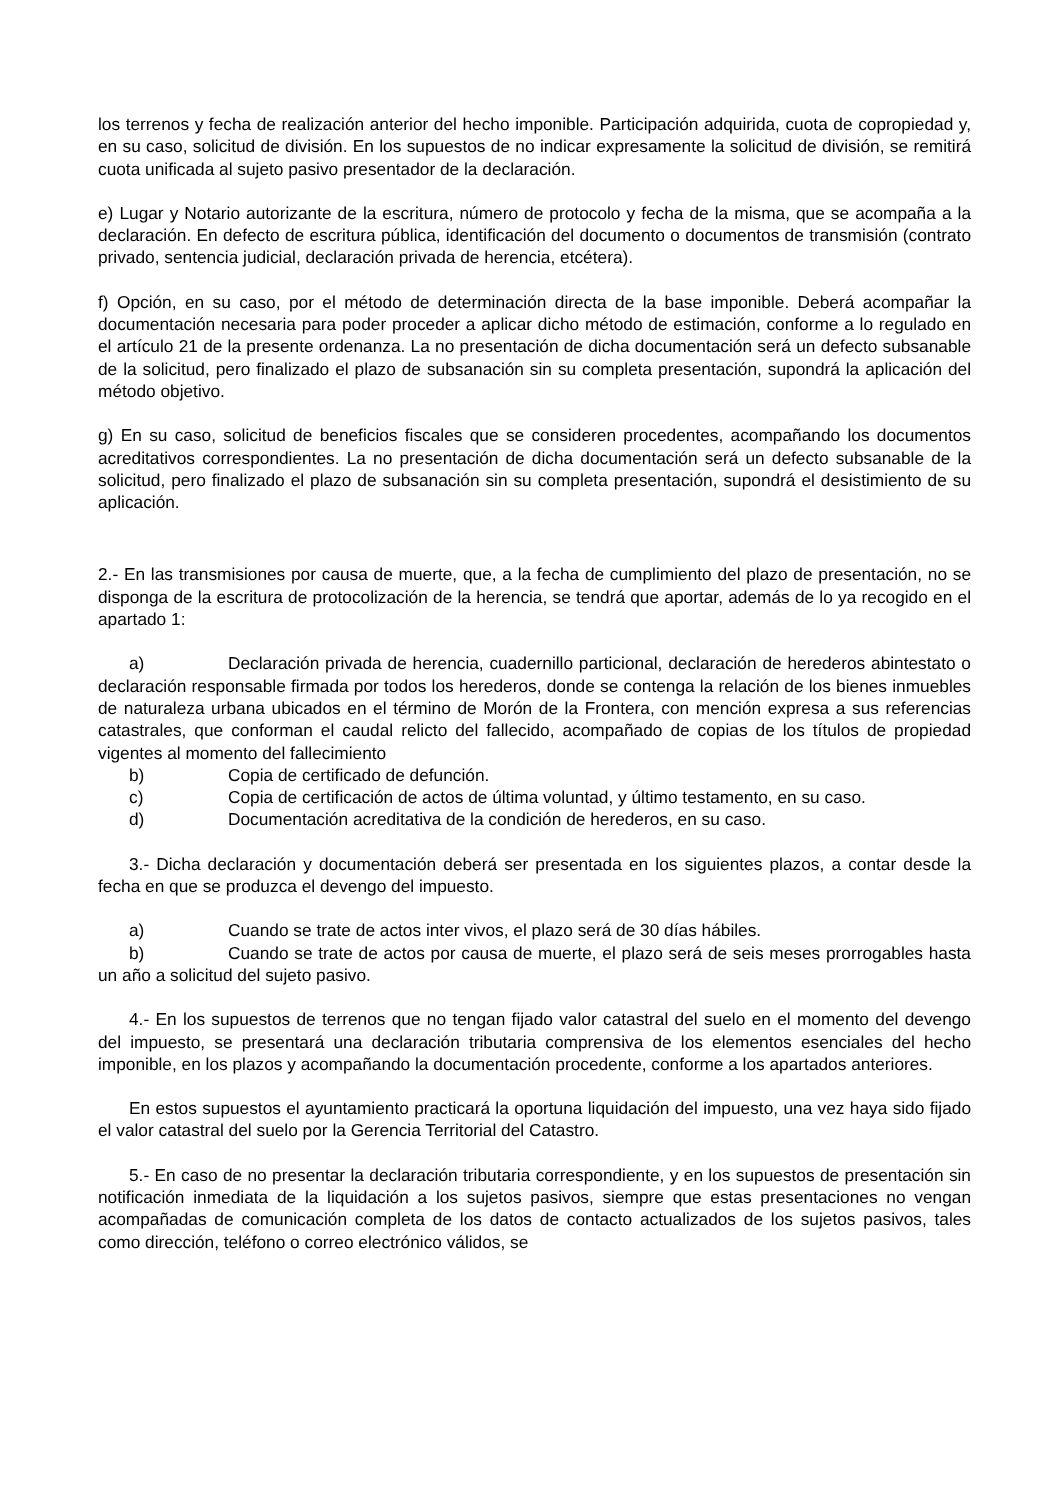los terrenos y fecha de realización anterior del hecho imponible. Participación adquirida, cuota de copropiedad y, en su caso, solicitud de división. En los supuestos de no indicar expresamente la solicitud de división, se remitirá cuota unificada al sujeto pasivo presentador de la declaración.
e) Lugar y Notario autorizante de la escritura, número de protocolo y fecha de la misma, que se acompaña a la declaración. En defecto de escritura pública, identificación del documento o documentos de transmisión (contrato privado, sentencia judicial, declaración privada de herencia, etcétera).
f) Opción, en su caso, por el método de determinación directa de la base imponible. Deberá acompañar la documentación necesaria para poder proceder a aplicar dicho método de estimación, conforme a lo regulado en el artículo 21 de la presente ordenanza. La no presentación de dicha documentación será un defecto subsanable de la solicitud, pero finalizado el plazo de subsanación sin su completa presentación, supondrá la aplicación del método objetivo.
g) En su caso, solicitud de beneficios fiscales que se consideren procedentes, acompañando los documentos acreditativos correspondientes. La no presentación de dicha documentación será un defecto subsanable de la solicitud, pero finalizado el plazo de subsanación sin su completa presentación, supondrá el desistimiento de su aplicación.
2.- En las transmisiones por causa de muerte, que, a la fecha de cumplimiento del plazo de presentación, no se disponga de la escritura de protocolización de la herencia, se tendrá que aportar, además de lo ya recogido en el apartado 1:
a) Declaración privada de herencia, cuadernillo particional, declaración de herederos abintestato o declaración responsable firmada por todos los herederos, donde se contenga la relación de los bienes inmuebles de naturaleza urbana ubicados en el término de Morón de la Frontera, con mención expresa a sus referencias catastrales, que conforman el caudal relicto del fallecido, acompañado de copias de los títulos de propiedad vigentes al momento del fallecimiento
b) Copia de certificado de defunción.
c) Copia de certificación de actos de última voluntad, y último testamento, en su caso.
d) Documentación acreditativa de la condición de herederos, en su caso.
3.- Dicha declaración y documentación deberá ser presentada en los siguientes plazos, a contar desde la fecha en que se produzca el devengo del impuesto.
a) Cuando se trate de actos inter vivos, el plazo será de 30 días hábiles.
b) Cuando se trate de actos por causa de muerte, el plazo será de seis meses prorrogables hasta un año a solicitud del sujeto pasivo.
4.- En los supuestos de terrenos que no tengan fijado valor catastral del suelo en el momento del devengo del impuesto, se presentará una declaración tributaria comprensiva de los elementos esenciales del hecho imponible, en los plazos y acompañando la documentación procedente, conforme a los apartados anteriores.
En estos supuestos el ayuntamiento practicará la oportuna liquidación del impuesto, una vez haya sido fijado el valor catastral del suelo por la Gerencia Territorial del Catastro.
5.- En caso de no presentar la declaración tributaria correspondiente, y en los supuestos de presentación sin notificación inmediata de la liquidación a los sujetos pasivos, siempre que estas presentaciones no vengan acompañadas de comunicación completa de los datos de contacto actualizados de los sujetos pasivos, tales como dirección, teléfono o correo electrónico válidos, se